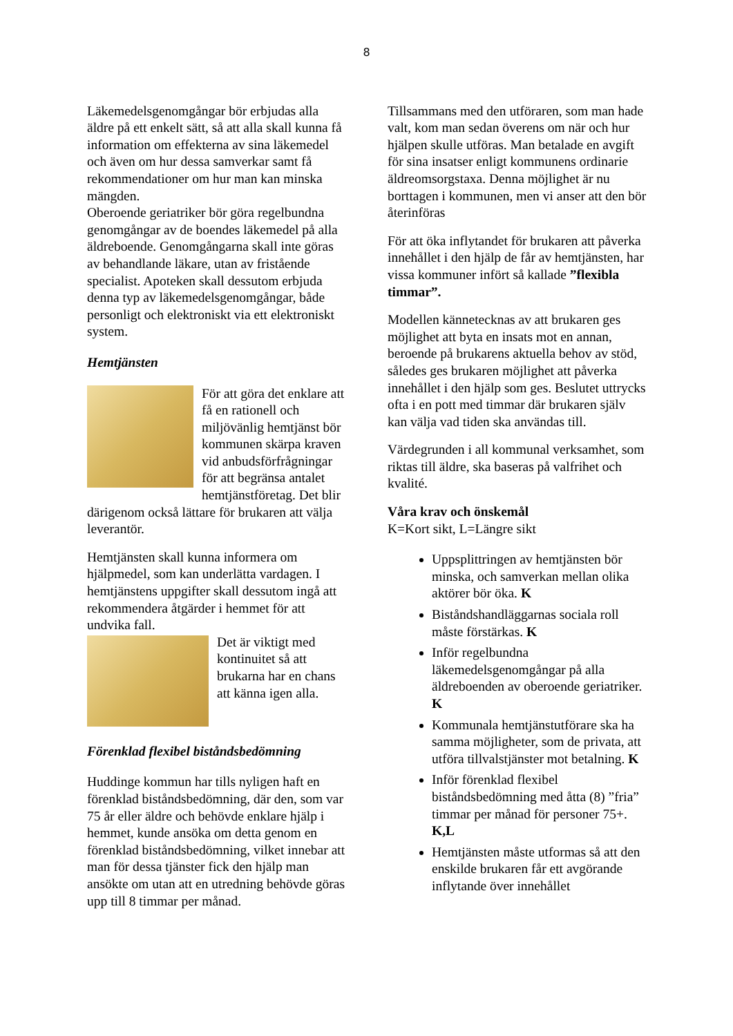8
Läkemedelsgenomgångar bör erbjudas alla äldre på ett enkelt sätt, så att alla skall kunna få information om effekterna av sina läkemedel och även om hur dessa samverkar samt få rekommendationer om hur man kan minska mängden.
Oberoende geriatriker bör göra regelbundna genomgångar av de boendes läkemedel på alla äldreboende. Genomgångarna skall inte göras av behandlande läkare, utan av fristående specialist. Apoteken skall dessutom erbjuda denna typ av läkemedelsgenomgångar, både personligt och elektroniskt via ett elektroniskt system.
Hemtjänsten
För att göra det enklare att få en rationell och miljövänlig hemtjänst bör kommunen skärpa kraven vid anbudsförfrågningar för att begränsa antalet hemtjänstföretag. Det blir därigenom också lättare för brukaren att välja leverantör.
Hemtjänsten skall kunna informera om hjälpmedel, som kan underlätta vardagen. I hemtjänstens uppgifter skall dessutom ingå att rekommendera åtgärder i hemmet för att undvika fall.
Det är viktigt med kontinuitet så att brukarna har en chans att känna igen alla.
Förenklad flexibel biståndsbedömning
Huddinge kommun har tills nyligen haft en förenklad biståndsbedömning, där den, som var 75 år eller äldre och behövde enklare hjälp i hemmet, kunde ansöka om detta genom en förenklad biståndsbedömning, vilket innebar att man för dessa tjänster fick den hjälp man ansökte om utan att en utredning behövde göras upp till 8 timmar per månad.
Tillsammans med den utföraren, som man hade valt, kom man sedan överens om när och hur hjälpen skulle utföras. Man betalade en avgift för sina insatser enligt kommunens ordinarie äldreomsorgstaxa. Denna möjlighet är nu borttagen i kommunen, men vi anser att den bör återinföras
För att öka inflytandet för brukaren att påverka innehållet i den hjälp de får av hemtjänsten, har vissa kommuner infört så kallade ”flexibla timmar”.
Modellen kännetecknas av att brukaren ges möjlighet att byta en insats mot en annan, beroende på brukarens aktuella behov av stöd, således ges brukaren möjlighet att påverka innehållet i den hjälp som ges. Beslutet uttrycks ofta i en pott med timmar där brukaren själv kan välja vad tiden ska användas till.
Värdegrunden i all kommunal verksamhet, som riktas till äldre, ska baseras på valfrihet och kvalité.
Våra krav och önskemål
K=Kort sikt, L=Längre sikt
Uppsplittringen av hemtjänsten bör minska, och samverkan mellan olika aktörer bör öka. K
Biståndshandläggarnas sociala roll måste förstärkas. K
Inför regelbundna läkemedelsgenomgångar på alla äldreboenden av oberoende geriatriker. K
Kommunala hemtjänstutförare ska ha samma möjligheter, som de privata, att utföra tillvalstjänster mot betalning. K
Inför förenklad flexibel biståndsbedömning med åtta (8) ”fria” timmar per månad för personer 75+. K,L
Hemtjänsten måste utformas så att den enskilde brukaren får ett avgörande inflytande över innehållet